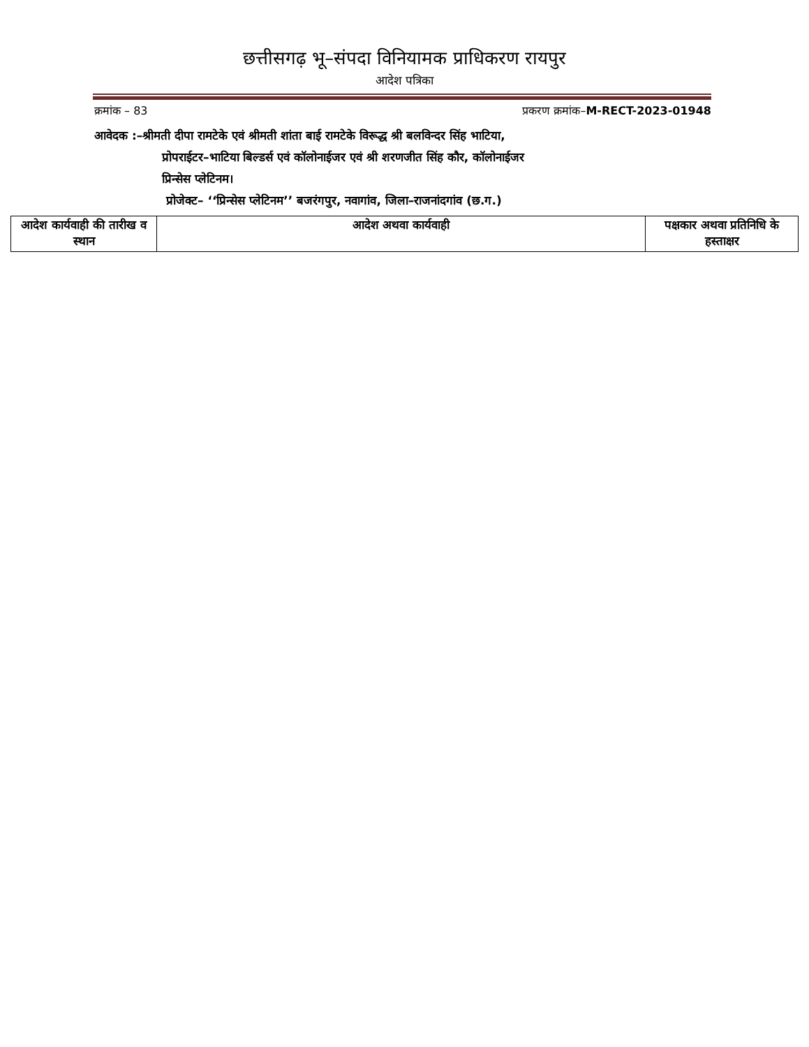छत्तीसगढ़ भू–संपदा विनियामक प्राधिकरण रायपुर
आदेश पत्रिका
क्रमांक – 83 प्रकरण क्रमांक–M-RECT-2023-01948
आवेदक :–श्रीमती दीपा रामटेके एवं श्रीमती शांता बाई रामटेके विरूद्ध श्री बलविन्दर सिंह भाटिया,
प्रोपराईटर–भाटिया बिल्डर्स एवं कॉलोनाईजर एवं श्री शरणजीत सिंह कौर, कॉलोनाईजर
प्रिन्सेस प्लेटिनम।
प्रोजेक्ट– ‘‘प्रिन्सेस प्लेटिनम’’ बजरंगपुर, नवागांव, जिला–राजनांदगांव (छ.ग.)
| आदेश कार्यवाही की तारीख व स्थान | आदेश अथवा कार्यवाही | पक्षकार अथवा प्रतिनिधि के हस्ताक्षर |
| --- | --- | --- |